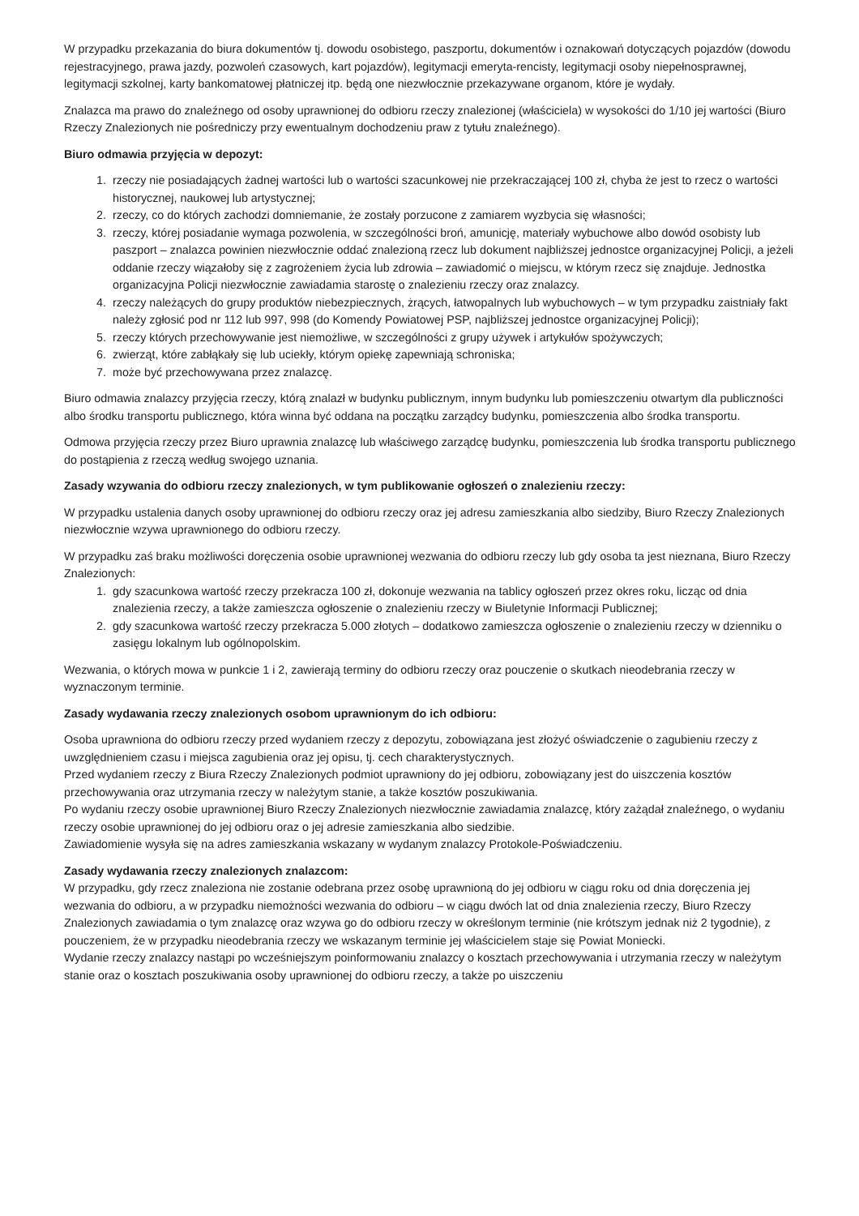W przypadku przekazania do biura dokumentów tj. dowodu osobistego, paszportu, dokumentów i oznakowań dotyczących pojazdów (dowodu rejestracyjnego, prawa jazdy, pozwoleń czasowych, kart pojazdów), legitymacji emeryta-rencisty, legitymacji osoby niepełnosprawnej, legitymacji szkolnej, karty bankomatowej płatniczej itp. będą one niezwłocznie przekazywane organom, które je wydały.
Znalazca ma prawo do znaleźnego od osoby uprawnionej do odbioru rzeczy znalezionej (właściciela) w wysokości do 1/10 jej wartości (Biuro Rzeczy Znalezionych nie pośredniczy przy ewentualnym dochodzeniu praw z tytułu znaleźnego).
Biuro odmawia przyjęcia w depozyt:
1. rzeczy nie posiadających żadnej wartości lub o wartości szacunkowej nie przekraczającej 100 zł, chyba że jest to rzecz o wartości historycznej, naukowej lub artystycznej;
2. rzeczy, co do których zachodzi domniemanie, że zostały porzucone z zamiarem wyzbycia się własności;
3. rzeczy, której posiadanie wymaga pozwolenia, w szczególności broń, amunicję, materiały wybuchowe albo dowód osobisty lub paszport – znalazca powinien niezwłocznie oddać znalezioną rzecz lub dokument najbliższej jednostce organizacyjnej Policji, a jeżeli oddanie rzeczy wiązałoby się z zagrożeniem życia lub zdrowia – zawiadomić o miejscu, w którym rzecz się znajduje. Jednostka organizacyjna Policji niezwłocznie zawiadamia starostę o znalezieniu rzeczy oraz znalazcy.
4. rzeczy należących do grupy produktów niebezpiecznych, żrących, łatwopalnych lub wybuchowych – w tym przypadku zaistniały fakt należy zgłosić pod nr 112 lub 997, 998 (do Komendy Powiatowej PSP, najbliższej jednostce organizacyjnej Policji);
5. rzeczy których przechowywanie jest niemożliwe, w szczególności z grupy używek i artykułów spożywczych;
6. zwierząt, które zabłąkały się lub uciekły, którym opiekę zapewniają schroniska;
7. może być przechowywana przez znalazcę.
Biuro odmawia znalazcy przyjęcia rzeczy, którą znalazł w budynku publicznym, innym budynku lub pomieszczeniu otwartym dla publiczności albo środku transportu publicznego, która winna być oddana na początku zarządcy budynku, pomieszczenia albo środka transportu.
Odmowa przyjęcia rzeczy przez Biuro uprawnia znalazcę lub właściwego zarządcę budynku, pomieszczenia lub środka transportu publicznego do postąpienia z rzeczą według swojego uznania.
Zasady wzywania do odbioru rzeczy znalezionych, w tym publikowanie ogłoszeń o znalezieniu rzeczy:
W przypadku ustalenia danych osoby uprawnionej do odbioru rzeczy oraz jej adresu zamieszkania albo siedziby, Biuro Rzeczy Znalezionych niezwłocznie wzywa uprawnionego do odbioru rzeczy.
W przypadku zaś braku możliwości doręczenia osobie uprawnionej wezwania do odbioru rzeczy lub gdy osoba ta jest nieznana, Biuro Rzeczy Znalezionych:
1. gdy szacunkowa wartość rzeczy przekracza 100 zł, dokonuje wezwania na tablicy ogłoszeń przez okres roku, licząc od dnia znalezienia rzeczy, a także zamieszcza ogłoszenie o znalezieniu rzeczy w Biuletynie Informacji Publicznej;
2. gdy szacunkowa wartość rzeczy przekracza 5.000 złotych – dodatkowo zamieszcza ogłoszenie o znalezieniu rzeczy w dzienniku o zasięgu lokalnym lub ogólnopolskim.
Wezwania, o których mowa w punkcie 1 i 2, zawierają terminy do odbioru rzeczy oraz pouczenie o skutkach nieodebrania rzeczy w wyznaczonym terminie.
Zasady wydawania rzeczy znalezionych osobom uprawnionym do ich odbioru:
Osoba uprawniona do odbioru rzeczy przed wydaniem rzeczy z depozytu, zobowiązana jest złożyć oświadczenie o zagubieniu rzeczy z uwzględnieniem czasu i miejsca zagubienia oraz jej opisu, tj. cech charakterystycznych.
Przed wydaniem rzeczy z Biura Rzeczy Znalezionych podmiot uprawniony do jej odbioru, zobowiązany jest do uiszczenia kosztów przechowywania oraz utrzymania rzeczy w należytym stanie, a także kosztów poszukiwania.
Po wydaniu rzeczy osobie uprawnionej Biuro Rzeczy Znalezionych niezwłocznie zawiadamia znalazcę, który zażądał znaleźnego, o wydaniu rzeczy osobie uprawnionej do jej odbioru oraz o jej adresie zamieszkania albo siedzibie.
Zawiadomienie wysyła się na adres zamieszkania wskazany w wydanym znalazcy Protokole-Poświadczeniu.
Zasady wydawania rzeczy znalezionych znalazcom:
W przypadku, gdy rzecz znaleziona nie zostanie odebrana przez osobę uprawnioną do jej odbioru w ciągu roku od dnia doręczenia jej wezwania do odbioru, a w przypadku niemożności wezwania do odbioru – w ciągu dwóch lat od dnia znalezienia rzeczy, Biuro Rzeczy Znalezionych zawiadamia o tym znalazcę oraz wzywa go do odbioru rzeczy w określonym terminie (nie krótszym jednak niż 2 tygodnie), z pouczeniem, że w przypadku nieodebrania rzeczy we wskazanym terminie jej właścicielem staje się Powiat Moniecki.
Wydanie rzeczy znalazcy nastąpi po wcześniejszym poinformowaniu znalazcy o kosztach przechowywania i utrzymania rzeczy w należytym stanie oraz o kosztach poszukiwania osoby uprawnionej do odbioru rzeczy, a także po uiszczeniu